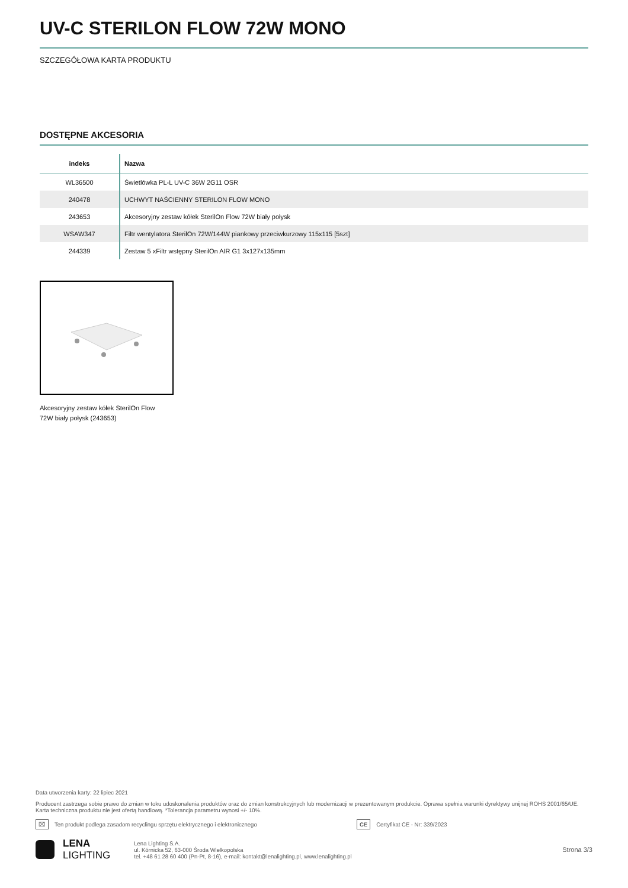UV-C STERILON FLOW 72W MONO
SZCZEGÓŁOWA KARTA PRODUKTU
DOSTĘPNE AKCESORIA
| indeks | Nazwa |
| --- | --- |
| WL36500 | Świetlówka PL-L UV-C 36W 2G11 OSR |
| 240478 | UCHWYT NAŚCIENNY STERILON FLOW MONO |
| 243653 | Akcesoryjny zestaw kółek SterilOn Flow 72W biały połysk |
| WSAW347 | Filtr wentylatora SterilOn 72W/144W piankowy przeciwkurzowy 115x115 [5szt] |
| 244339 | Zestaw 5 xFiltr wstępny SterilOn AIR G1 3x127x135mm |
Akcesoryjny zestaw kółek SterilOn Flow 72W biały połysk (243653)
Data utworzenia karty: 22 lipiec 2021
Producent zastrzega sobie prawo do zmian w toku udoskonalenia produktów oraz do zmian konstrukcyjnych lub modernizacji w prezentowanym produkcie. Oprawa spełnia warunki dyrektywy unijnej ROHS 2001/65/UE. Karta techniczna produktu nie jest ofertą handlową. *Tolerancja parametru wynosi +/- 10%.
⌧ Ten produkt podlega zasadom recyclingu sprzętu elektrycznego i elektronicznego CE Certyfikat CE - Nr: 339/2023
LENA
LIGHTING
Lena Lighting S.A.
ul. Kórnicka 52, 63-000 Środa Wielkopolska
tel. +48 61 28 60 400 (Pn-Pt, 8-16), e-mail: kontakt@lenalighting.pl, www.lenalighting.pl
Strona 3/3